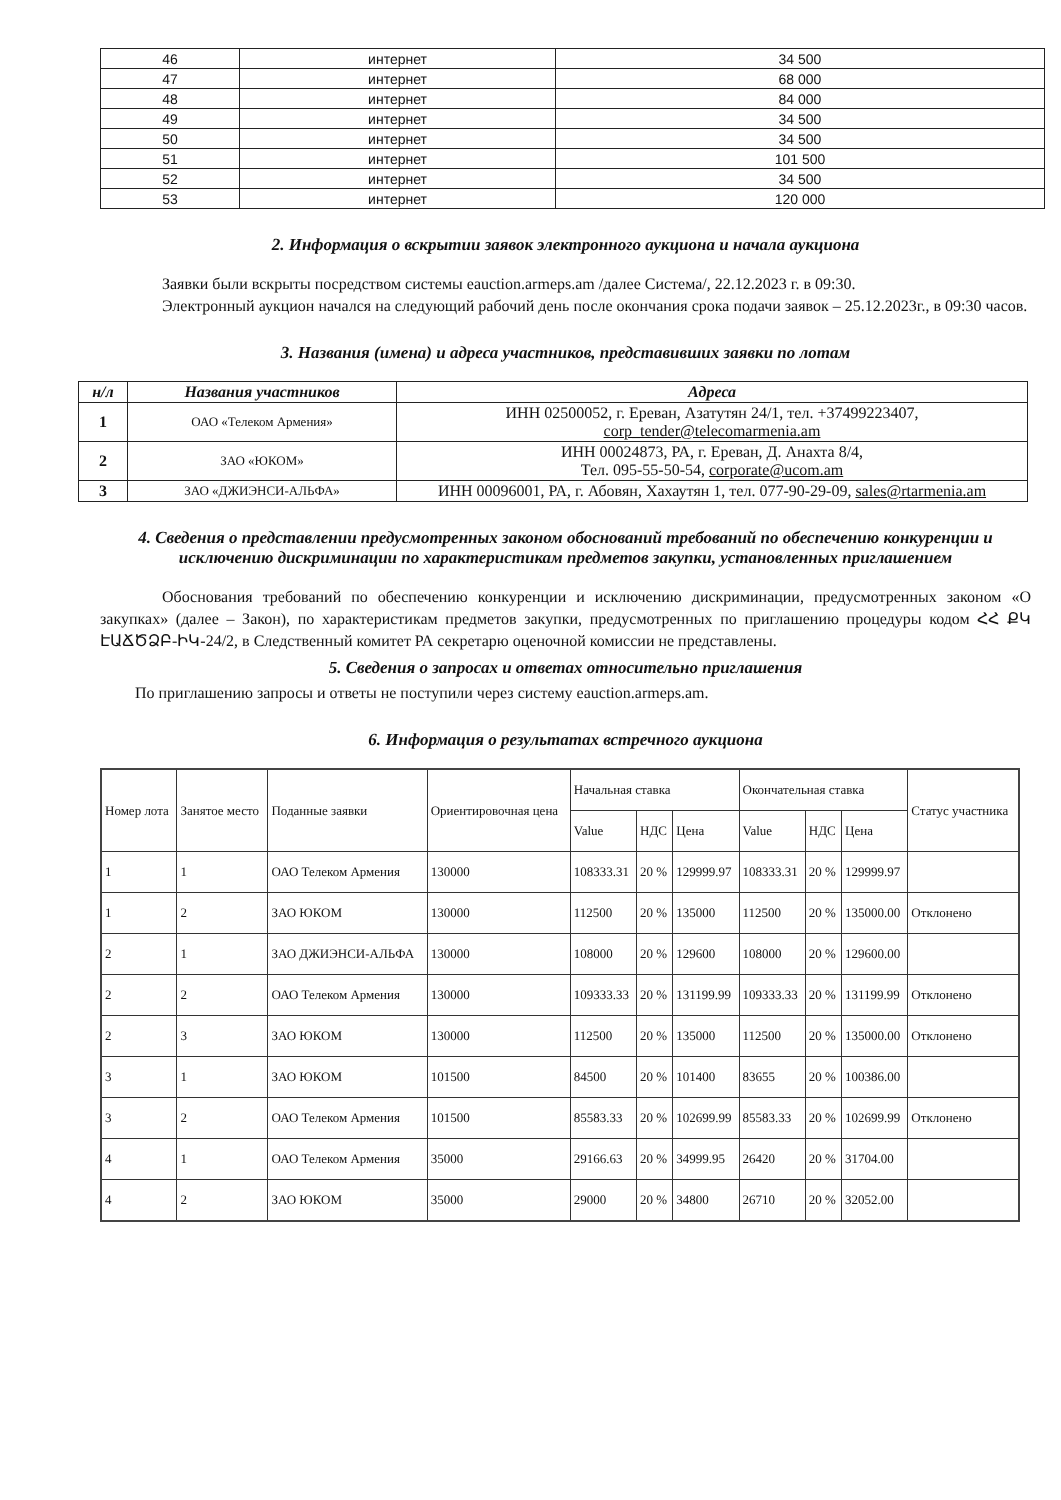| 46 | интернет | 34 500 |
| 47 | интернет | 68 000 |
| 48 | интернет | 84 000 |
| 49 | интернет | 34 500 |
| 50 | интернет | 34 500 |
| 51 | интернет | 101 500 |
| 52 | интернет | 34 500 |
| 53 | интернет | 120 000 |
2. Информация о вскрытии заявок электронного аукциона и начала аукциона
Заявки были вскрыты посредством системы eauction.armeps.am /далее Система/, 22.12.2023 г. в 09:30.
Электронный аукцион начался на следующий рабочий день после окончания срока подачи заявок – 25.12.2023г., в 09:30 часов.
3. Названия (имена) и адреса участников, представивших заявки по лотам
| н/л | Названия участников | Адреса |
| --- | --- | --- |
| 1 | ОАО «Телеком Армения» | ИНН 02500052, г. Ереван, Азатутян 24/1, тел. +37499223407, corp_tender@telecomarmenia.am |
| 2 | ЗАО «ЮКОМ» | ИНН 00024873, РА, г. Ереван, Д. Анахта 8/4, Тел. 095-55-50-54, corporate@ucom.am |
| 3 | ЗАО «ДЖИЭНСИ-АЛЬФА» | ИНН 00096001, РА, г. Абовян, Хахаутян 1, тел. 077-90-29-09, sales@rtarmenia.am |
4. Сведения о представлении предусмотренных законом обоснований требований по обеспечению конкуренции и исключению дискриминации по характеристикам предметов закупки, установленных приглашением
Обоснования требований по обеспечению конкуренции и исключению дискриминации, предусмотренных законом «О закупках» (далее – Закон), по характеристикам предметов закупки, предусмотренных по приглашению процедуры кодом ՀՀ ՔԿ ԷԱՃԾՁԲ-ԻԿ-24/2, в Следственный комитет РА секретарю оценочной комиссии не представлены.
5. Сведения о запросах и ответах относительно приглашения
По приглашению запросы и ответы не поступили через систему eauction.armeps.am.
6. Информация о результатах встречного аукциона
| Номер лота | Занятое место | Поданные заявки | Ориентировочная цена | Начальная ставка | | | Окончательная ставка | | | Статус участника |
| | | | | Value | НДС | Цена | Value | НДС | Цена | |
| 1 | 1 | ОАО Телеком Армения | 130000 | 108333.31 | 20 % | 129999.97 | 108333.31 | 20 % | 129999.97 | |
| 1 | 2 | ЗАО ЮКОМ | 130000 | 112500 | 20 % | 135000 | 112500 | 20 % | 135000.00 | Отклонено |
| 2 | 1 | ЗАО ДЖИЭНСИ-АЛЬФА | 130000 | 108000 | 20 % | 129600 | 108000 | 20 % | 129600.00 | |
| 2 | 2 | ОАО Телеком Армения | 130000 | 109333.33 | 20 % | 131199.99 | 109333.33 | 20 % | 131199.99 | Отклонено |
| 2 | 3 | ЗАО ЮКОМ | 130000 | 112500 | 20 % | 135000 | 112500 | 20 % | 135000.00 | Отклонено |
| 3 | 1 | ЗАО ЮКОМ | 101500 | 84500 | 20 % | 101400 | 83655 | 20 % | 100386.00 | |
| 3 | 2 | ОАО Телеком Армения | 101500 | 85583.33 | 20 % | 102699.99 | 85583.33 | 20 % | 102699.99 | Отклонено |
| 4 | 1 | ОАО Телеком Армения | 35000 | 29166.63 | 20 % | 34999.95 | 26420 | 20 % | 31704.00 | |
| 4 | 2 | ЗАО ЮКОМ | 35000 | 29000 | 20 % | 34800 | 26710 | 20 % | 32052.00 | |